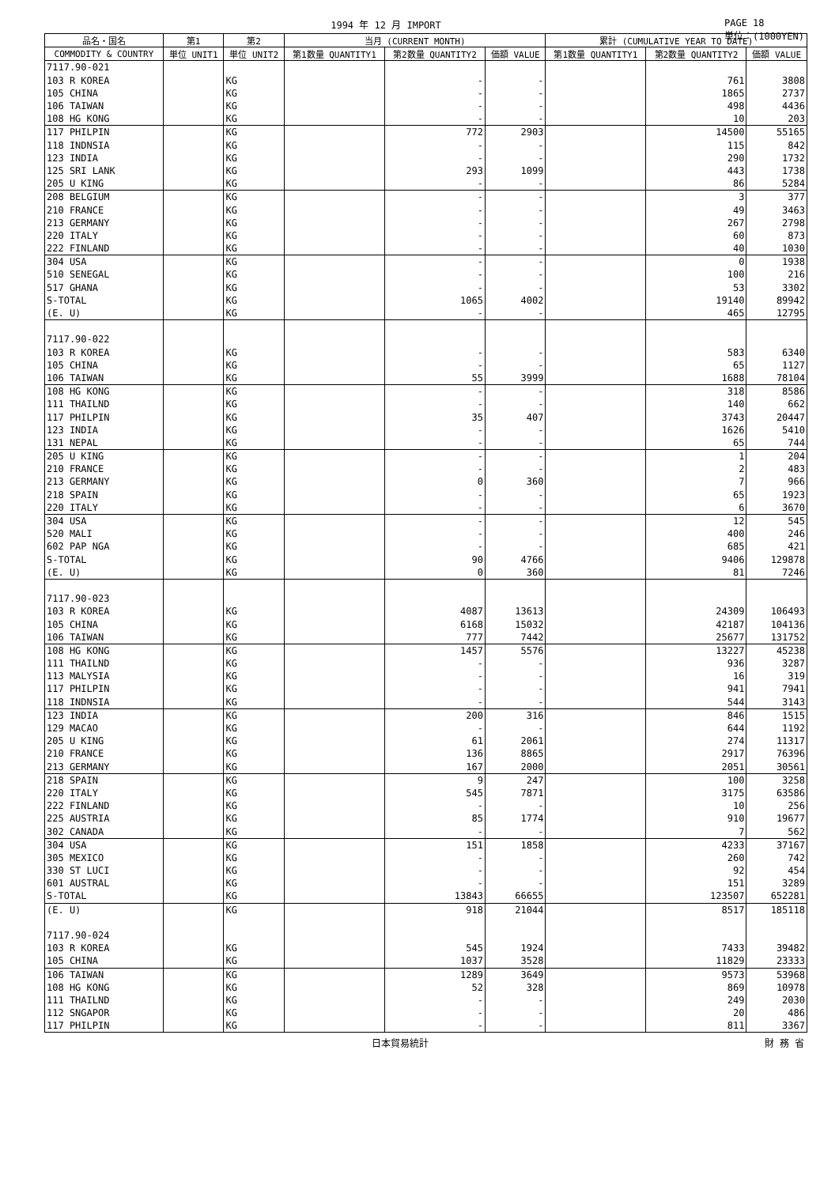1994 年 12 月 IMPORT PAGE 18
単位：(1000YEN)
| 品名・国名 | 第1 | 第2 | 当月 (CURRENT MONTH) | | | 累計 (CUMULATIVE YEAR TO DATE) | | |
| --- | --- | --- | --- | --- | --- | --- | --- | --- |
| COMMODITY & COUNTRY | 単位 UNIT1 | 単位 UNIT2 | 第1数量 QUANTITY1 | 第2数量 QUANTITY2 | 価額 VALUE | 第1数量 QUANTITY1 | 第2数量 QUANTITY2 | 価額 VALUE |
| 7117.90-021 | | | | | | | | |
| 103 R KOREA | | KG | | - | - | | 761 | 3808 |
| 105 CHINA | | KG | | - | - | | 1865 | 2737 |
| 106 TAIWAN | | KG | | - | - | | 498 | 4436 |
| 108 HG KONG | | KG | | - | - | | 10 | 203 |
| 117 PHILPIN | | KG | | 772 | 2903 | | 14500 | 55165 |
| 118 INDNSIA | | KG | | - | - | | 115 | 842 |
| 123 INDIA | | KG | | - | - | | 290 | 1732 |
| 125 SRI LANK | | KG | | 293 | 1099 | | 443 | 1738 |
| 205 U KING | | KG | | - | - | | 86 | 5284 |
| 208 BELGIUM | | KG | | - | - | | 3 | 377 |
| 210 FRANCE | | KG | | - | - | | 49 | 3463 |
| 213 GERMANY | | KG | | - | - | | 267 | 2798 |
| 220 ITALY | | KG | | - | - | | 60 | 873 |
| 222 FINLAND | | KG | | - | - | | 40 | 1030 |
| 304 USA | | KG | | - | - | | 0 | 1938 |
| 510 SENEGAL | | KG | | - | - | | 100 | 216 |
| 517 GHANA | | KG | | - | - | | 53 | 3302 |
| S-TOTAL | | KG | | 1065 | 4002 | | 19140 | 89942 |
| (E. U) | | KG | | - | - | | 465 | 12795 |
| 7117.90-022 | | | | | | | | |
| 103 R KOREA | | KG | | - | - | | 583 | 6340 |
| 105 CHINA | | KG | | - | - | | 65 | 1127 |
| 106 TAIWAN | | KG | | 55 | 3999 | | 1688 | 78104 |
| 108 HG KONG | | KG | | - | - | | 318 | 8586 |
| 111 THAILND | | KG | | - | - | | 140 | 662 |
| 117 PHILPIN | | KG | | 35 | 407 | | 3743 | 20447 |
| 123 INDIA | | KG | | - | - | | 1626 | 5410 |
| 131 NEPAL | | KG | | - | - | | 65 | 744 |
| 205 U KING | | KG | | - | - | | 1 | 204 |
| 210 FRANCE | | KG | | - | - | | 2 | 483 |
| 213 GERMANY | | KG | | 0 | 360 | | 7 | 966 |
| 218 SPAIN | | KG | | - | - | | 65 | 1923 |
| 220 ITALY | | KG | | - | - | | 6 | 3670 |
| 304 USA | | KG | | - | - | | 12 | 545 |
| 520 MALI | | KG | | - | - | | 400 | 246 |
| 602 PAP NGA | | KG | | - | - | | 685 | 421 |
| S-TOTAL | | KG | | 90 | 4766 | | 9406 | 129878 |
| (E. U) | | KG | | 0 | 360 | | 81 | 7246 |
| 7117.90-023 | | | | | | | | |
| 103 R KOREA | | KG | | 4087 | 13613 | | 24309 | 106493 |
| 105 CHINA | | KG | | 6168 | 15032 | | 42187 | 104136 |
| 106 TAIWAN | | KG | | 777 | 7442 | | 25677 | 131752 |
| 108 HG KONG | | KG | | 1457 | 5576 | | 13227 | 45238 |
| 111 THAILND | | KG | | - | - | | 936 | 3287 |
| 113 MALYSIA | | KG | | - | - | | 16 | 319 |
| 117 PHILPIN | | KG | | - | - | | 941 | 7941 |
| 118 INDNSIA | | KG | | - | - | | 544 | 3143 |
| 123 INDIA | | KG | | 200 | 316 | | 846 | 1515 |
| 129 MACAO | | KG | | - | - | | 644 | 1192 |
| 205 U KING | | KG | | 61 | 2061 | | 274 | 11317 |
| 210 FRANCE | | KG | | 136 | 8865 | | 2917 | 76396 |
| 213 GERMANY | | KG | | 167 | 2000 | | 2051 | 30561 |
| 218 SPAIN | | KG | | 9 | 247 | | 100 | 3258 |
| 220 ITALY | | KG | | 545 | 7871 | | 3175 | 63586 |
| 222 FINLAND | | KG | | - | - | | 10 | 256 |
| 225 AUSTRIA | | KG | | 85 | 1774 | | 910 | 19677 |
| 302 CANADA | | KG | | - | - | | 7 | 562 |
| 304 USA | | KG | | 151 | 1858 | | 4233 | 37167 |
| 305 MEXICO | | KG | | - | - | | 260 | 742 |
| 330 ST LUCI | | KG | | - | - | | 92 | 454 |
| 601 AUSTRAL | | KG | | - | - | | 151 | 3289 |
| S-TOTAL | | KG | | 13843 | 66655 | | 123507 | 652281 |
| (E. U) | | KG | | 918 | 21044 | | 8517 | 185118 |
| 7117.90-024 | | | | | | | | |
| 103 R KOREA | | KG | | 545 | 1924 | | 7433 | 39482 |
| 105 CHINA | | KG | | 1037 | 3528 | | 11829 | 23333 |
| 106 TAIWAN | | KG | | 1289 | 3649 | | 9573 | 53968 |
| 108 HG KONG | | KG | | 52 | 328 | | 869 | 10978 |
| 111 THAILND | | KG | | - | - | | 249 | 2030 |
| 112 SNGAPOR | | KG | | - | - | | 20 | 486 |
| 117 PHILPIN | | KG | | - | - | | 811 | 3367 |
日本貿易統計 財 務 省